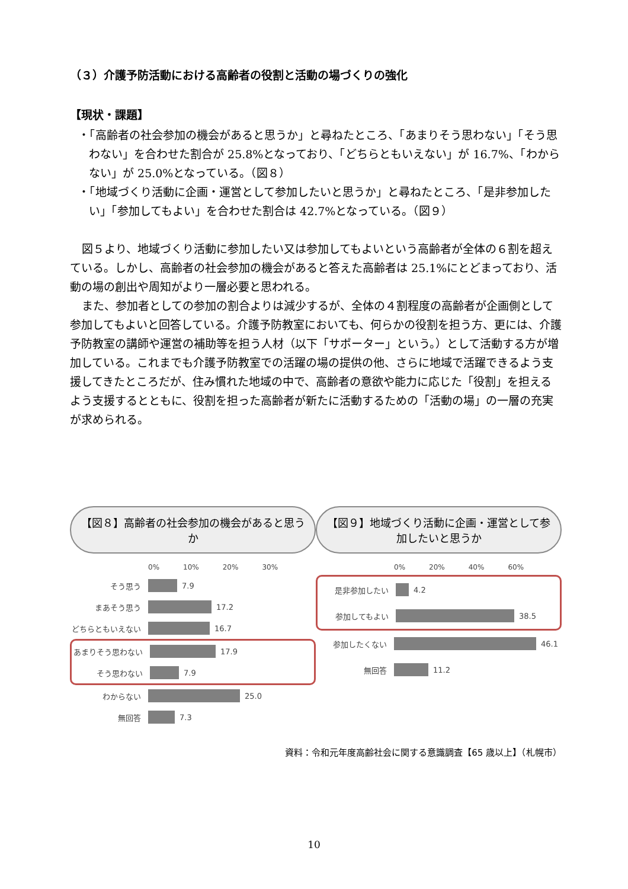（３）介護予防活動における高齢者の役割と活動の場づくりの強化
【現状・課題】
・「高齢者の社会参加の機会があると思うか」と尋ねたところ、「あまりそう思わない」「そう思わない」を合わせた割合が 25.8%となっており、「どちらともいえない」が 16.7%、「わからない」が 25.0%となっている。（図８）
・「地域づくり活動に企画・運営として参加したいと思うか」と尋ねたところ、「是非参加したい」「参加してもよい」を合わせた割合は 42.7%となっている。（図９）
図５より、地域づくり活動に参加したい又は参加してもよいという高齢者が全体の６割を超えている。しかし、高齢者の社会参加の機会があると答えた高齢者は 25.1%にとどまっており、活動の場の創出や周知がより一層必要と思われる。
また、参加者としての参加の割合よりは減少するが、全体の４割程度の高齢者が企画側として参加してもよいと回答している。介護予防教室においても、何らかの役割を担う方、更には、介護予防教室の講師や運営の補助等を担う人材（以下「サポーター」という。）として活動する方が増加している。これまでも介護予防教室での活躍の場の提供の他、さらに地域で活躍できるよう支援してきたところだが、住み慣れた地域の中で、高齢者の意欲や能力に応じた「役割」を担えるよう支援するとともに、役割を担った高齢者が新たに活動するための「活動の場」の一層の充実が求められる。
【図８】高齢者の社会参加の機会があると思うか
0% 10% 20% 30%
そう思う 7.9
まあそう思う 17.2
どちらともいえない 16.7
あまりそう思わない 17.9
そう思わない 7.9
わからない 25.0
無回答 7.3
【図９】地域づくり活動に企画・運営として参加したいと思うか
0% 20% 40% 60%
是非参加したい 4.2
参加してもよい 38.5
参加したくない 46.1
無回答 11.2
資料：令和元年度高齢社会に関する意識調査【65 歳以上】（札幌市）
10